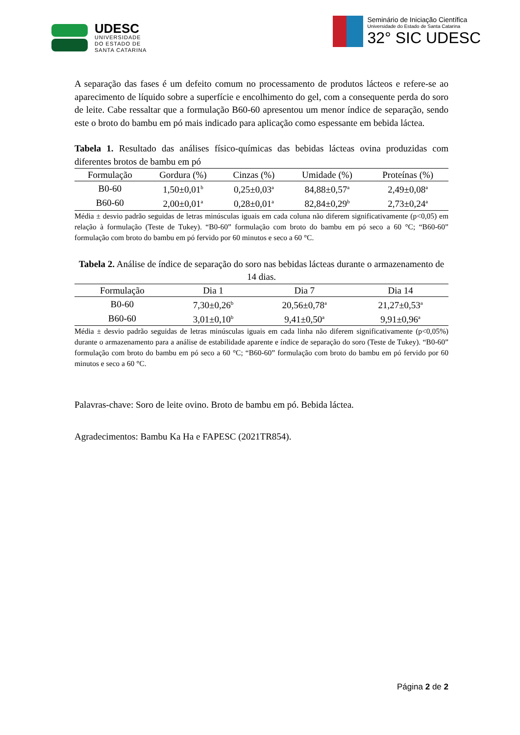UDESC
UNIVERSIDADE
DO ESTADO DE
SANTA CATARINA
Seminário de Iniciação Científica
Universidade do Estado de Santa Catarina
32° SIC UDESC
A separação das fases é um defeito comum no processamento de produtos lácteos e refere-se ao aparecimento de líquido sobre a superfície e encolhimento do gel, com a consequente perda do soro de leite. Cabe ressaltar que a formulação B60-60 apresentou um menor índice de separação, sendo este o broto do bambu em pó mais indicado para aplicação como espessante em bebida láctea.
Tabela 1. Resultado das análises físico-químicas das bebidas lácteas ovina produzidas com diferentes brotos de bambu em pó
| Formulação | Gordura (%) | Cinzas (%) | Umidade (%) | Proteínas (%) |
| --- | --- | --- | --- | --- |
| B0-60 | 1,50±0,01<sup>b</sup> | 0,25±0,03<sup>a</sup> | 84,88±0,57<sup>a</sup> | 2,49±0,08<sup>a</sup> |
| B60-60 | 2,00±0,01<sup>a</sup> | 0,28±0,01<sup>a</sup> | 82,84±0,29<sup>b</sup> | 2,73±0,24<sup>a</sup> |
Média ± desvio padrão seguidas de letras minúsculas iguais em cada coluna não diferem significativamente (p<0,05) em relação à formulação (Teste de Tukey). “B0-60” formulação com broto do bambu em pó seco a 60 °C; “B60-60” formulação com broto do bambu em pó fervido por 60 minutos e seco a 60 °C.
Tabela 2. Análise de índice de separação do soro nas bebidas lácteas durante o armazenamento de 14 dias.
| Formulação | Dia 1 | Dia 7 | Dia 14 |
| --- | --- | --- | --- |
| B0-60 | 7,30±0,26<sup>b</sup> | 20,56±0,78<sup>a</sup> | 21,27±0,53<sup>a</sup> |
| B60-60 | 3,01±0,10<sup>b</sup> | 9,41±0,50<sup>a</sup> | 9,91±0,96<sup>a</sup> |
Média ± desvio padrão seguidas de letras minúsculas iguais em cada linha não diferem significativamente (p<0,05%) durante o armazenamento para a análise de estabilidade aparente e índice de separação do soro (Teste de Tukey). “B0-60” formulação com broto do bambu em pó seco a 60 °C; “B60-60” formulação com broto do bambu em pó fervido por 60 minutos e seco a 60 °C.
Palavras-chave: Soro de leite ovino. Broto de bambu em pó. Bebida láctea.
Agradecimentos: Bambu Ka Ha e FAPESC (2021TR854).
Página 2 de 2